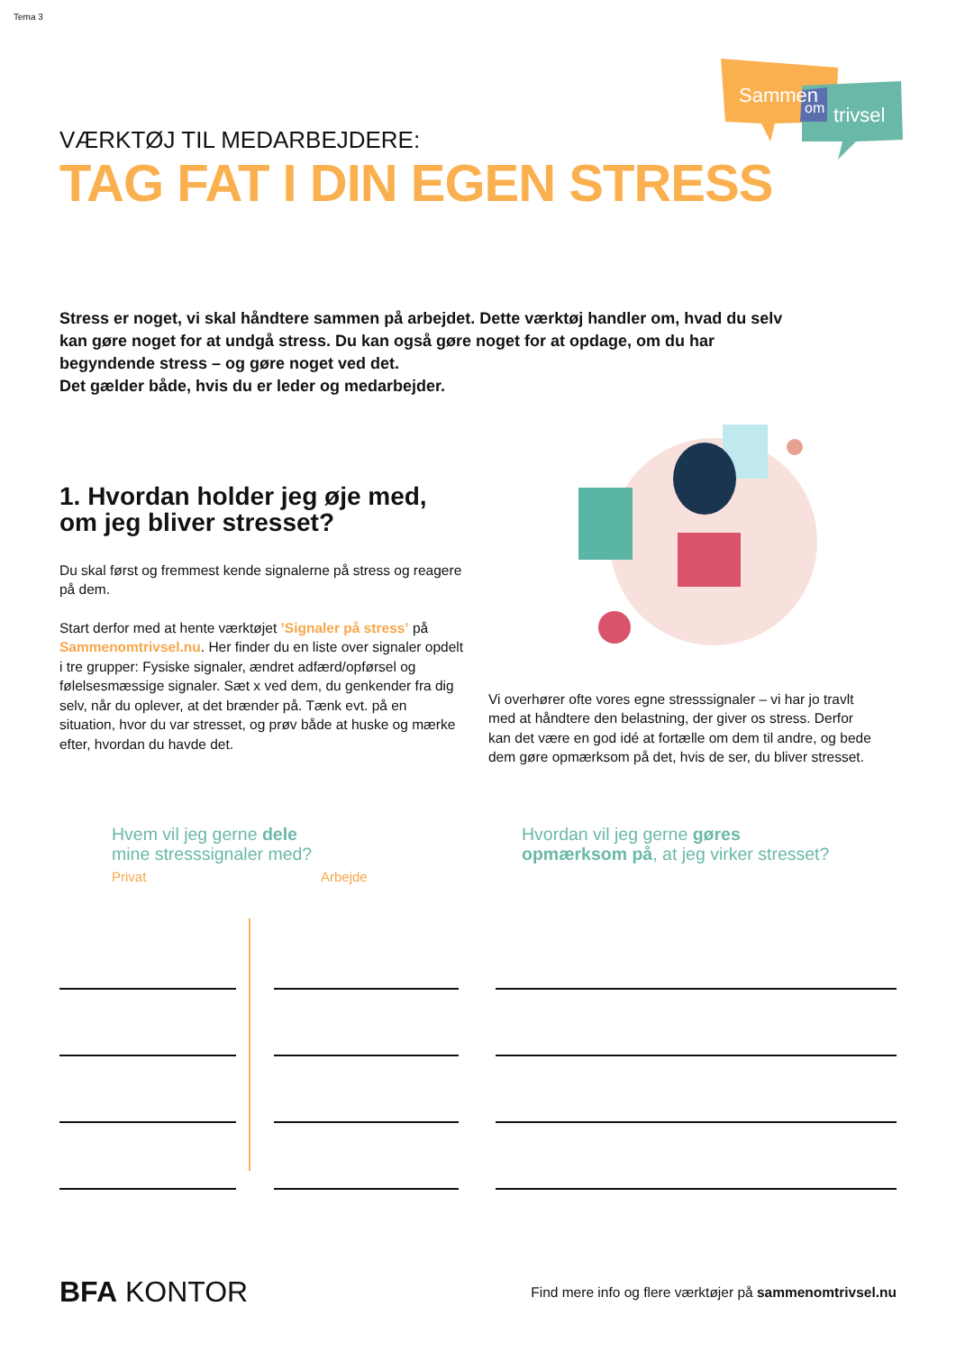Tema 3
Sammen
om
trivsel
VÆRKTØJ TIL MEDARBEJDERE:
TAG FAT I DIN EGEN STRESS
Stress er noget, vi skal håndtere sammen på arbejdet. Dette værktøj handler om, hvad du selv kan gøre noget for at undgå stress. Du kan også gøre noget for at opdage, om du har begyndende stress – og gøre noget ved det.
Det gælder både, hvis du er leder og medarbejder.
1. Hvordan holder jeg øje med, om jeg bliver stresset?
Du skal først og fremmest kende signalerne på stress og reagere på dem.
Start derfor med at hente værktøjet ’Signaler på stress’ på Sammenomtrivsel.nu. Her finder du en liste over signaler opdelt i tre grupper: Fysiske signaler, ændret adfærd/opførsel og følelsesmæssige signaler. Sæt x ved dem, du genkender fra dig selv, når du oplever, at det brænder på. Tænk evt. på en situation, hvor du var stresset, og prøv både at huske og mærke efter, hvordan du havde det.
Vi overhører ofte vores egne stresssignaler – vi har jo travlt med at håndtere den belastning, der giver os stress. Derfor kan det være en god idé at fortælle om dem til andre, og bede dem gøre opmærksom på det, hvis de ser, du bliver stresset.
Hvem vil jeg gerne dele
mine stresssignaler med?
Privat Arbejde
Hvordan vil jeg gerne gøres
opmærksom på, at jeg virker stresset?
BFA KONTOR
Find mere info og flere værktøjer på sammenomtrivsel.nu